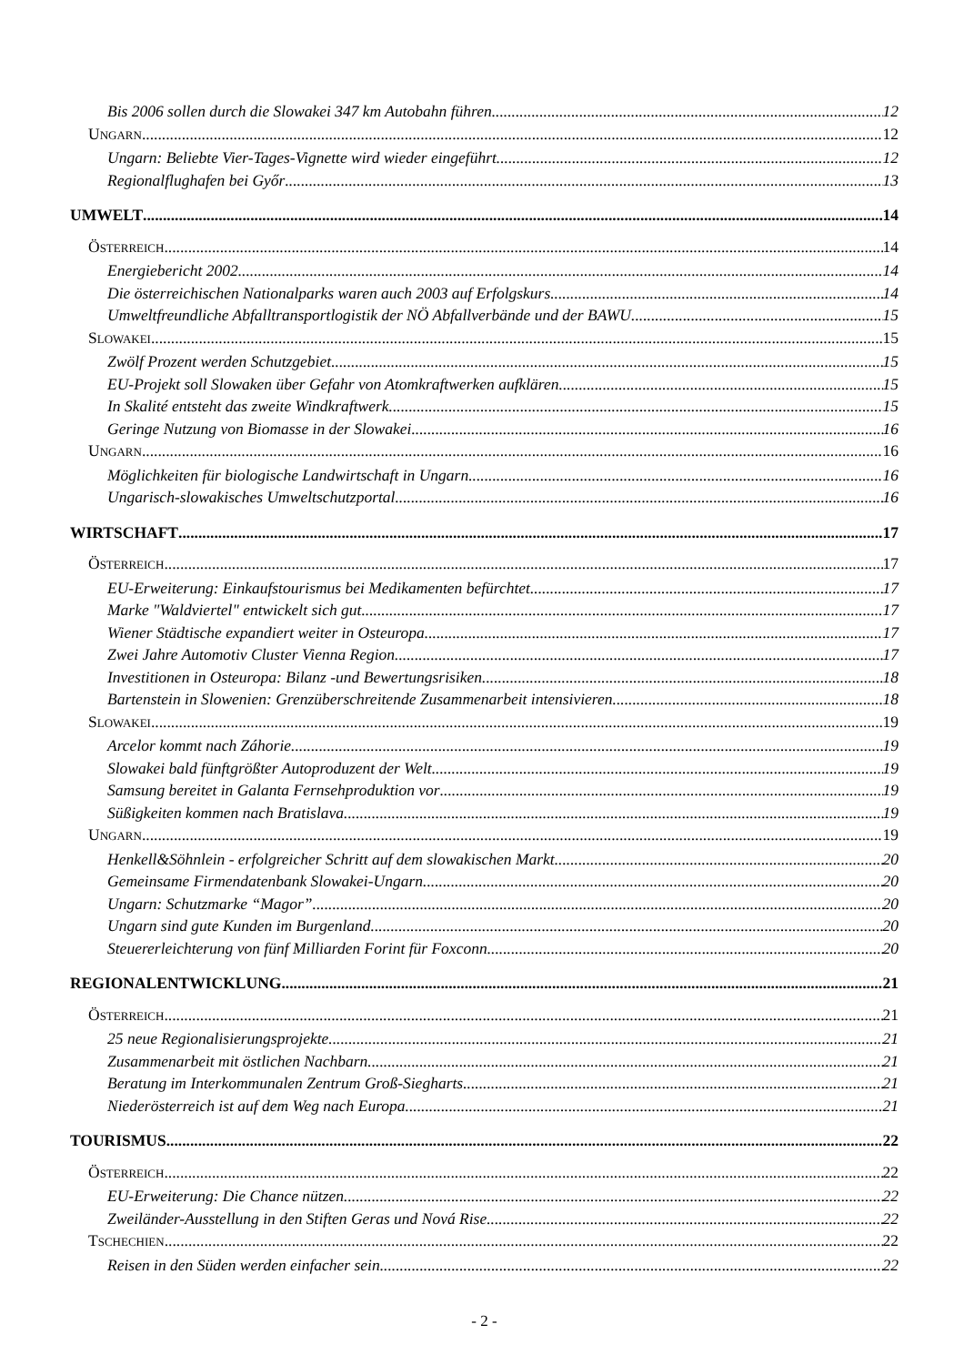Bis 2006 sollen durch die Slowakei 347 km Autobahn führen 12
UNGARN 12
Ungarn: Beliebte Vier-Tages-Vignette wird wieder eingeführt 12
Regionalflughafen bei Győr 13
UMWELT 14
ÖSTERREICH 14
Energiebericht 2002 14
Die österreichischen Nationalparks waren auch 2003 auf Erfolgskurs 14
Umweltfreundliche Abfalltransportlogistik der NÖ Abfallverbände und der BAWU 15
SLOWAKEI 15
Zwölf Prozent werden Schutzgebiet 15
EU-Projekt soll Slowaken über Gefahr von Atomkraftwerken aufklären 15
In Skalité entsteht das zweite Windkraftwerk 15
Geringe Nutzung von Biomasse in der Slowakei 16
UNGARN 16
Möglichkeiten für biologische Landwirtschaft in Ungarn 16
Ungarisch-slowakisches Umweltschutzportal 16
WIRTSCHAFT 17
ÖSTERREICH 17
EU-Erweiterung: Einkaufstourismus bei Medikamenten befürchtet 17
Marke "Waldviertel" entwickelt sich gut 17
Wiener Städtische expandiert weiter in Osteuropa 17
Zwei Jahre Automotiv Cluster Vienna Region 17
Investitionen in Osteuropa: Bilanz -und Bewertungsrisiken 18
Bartenstein in Slowenien: Grenzüberschreitende Zusammenarbeit intensivieren 18
SLOWAKEI 19
Arcelor kommt nach Záhorie 19
Slowakei bald fünftgrößter Autoproduzent der Welt 19
Samsung bereitet in Galanta Fernsehproduktion vor 19
Süßigkeiten kommen nach Bratislava 19
UNGARN 19
Henkell&Söhnlein - erfolgreicher Schritt auf dem slowakischen Markt 20
Gemeinsame Firmendatenbank Slowakei-Ungarn 20
Ungarn: Schutzmarke “Magor” 20
Ungarn sind gute Kunden im Burgenland 20
Steuererleichterung von fünf Milliarden Forint für Foxconn 20
REGIONALENTWICKLUNG 21
ÖSTERREICH 21
25 neue Regionalisierungsprojekte 21
Zusammenarbeit mit östlichen Nachbarn 21
Beratung im Interkommunalen Zentrum Groß-Siegharts 21
Niederösterreich ist auf dem Weg nach Europa 21
TOURISMUS 22
ÖSTERREICH 22
EU-Erweiterung: Die Chance nützen 22
Zweiländer-Ausstellung in den Stiften Geras und Nová Rise 22
TSCHECHIEN 22
Reisen in den Süden werden einfacher sein 22
- 2 -